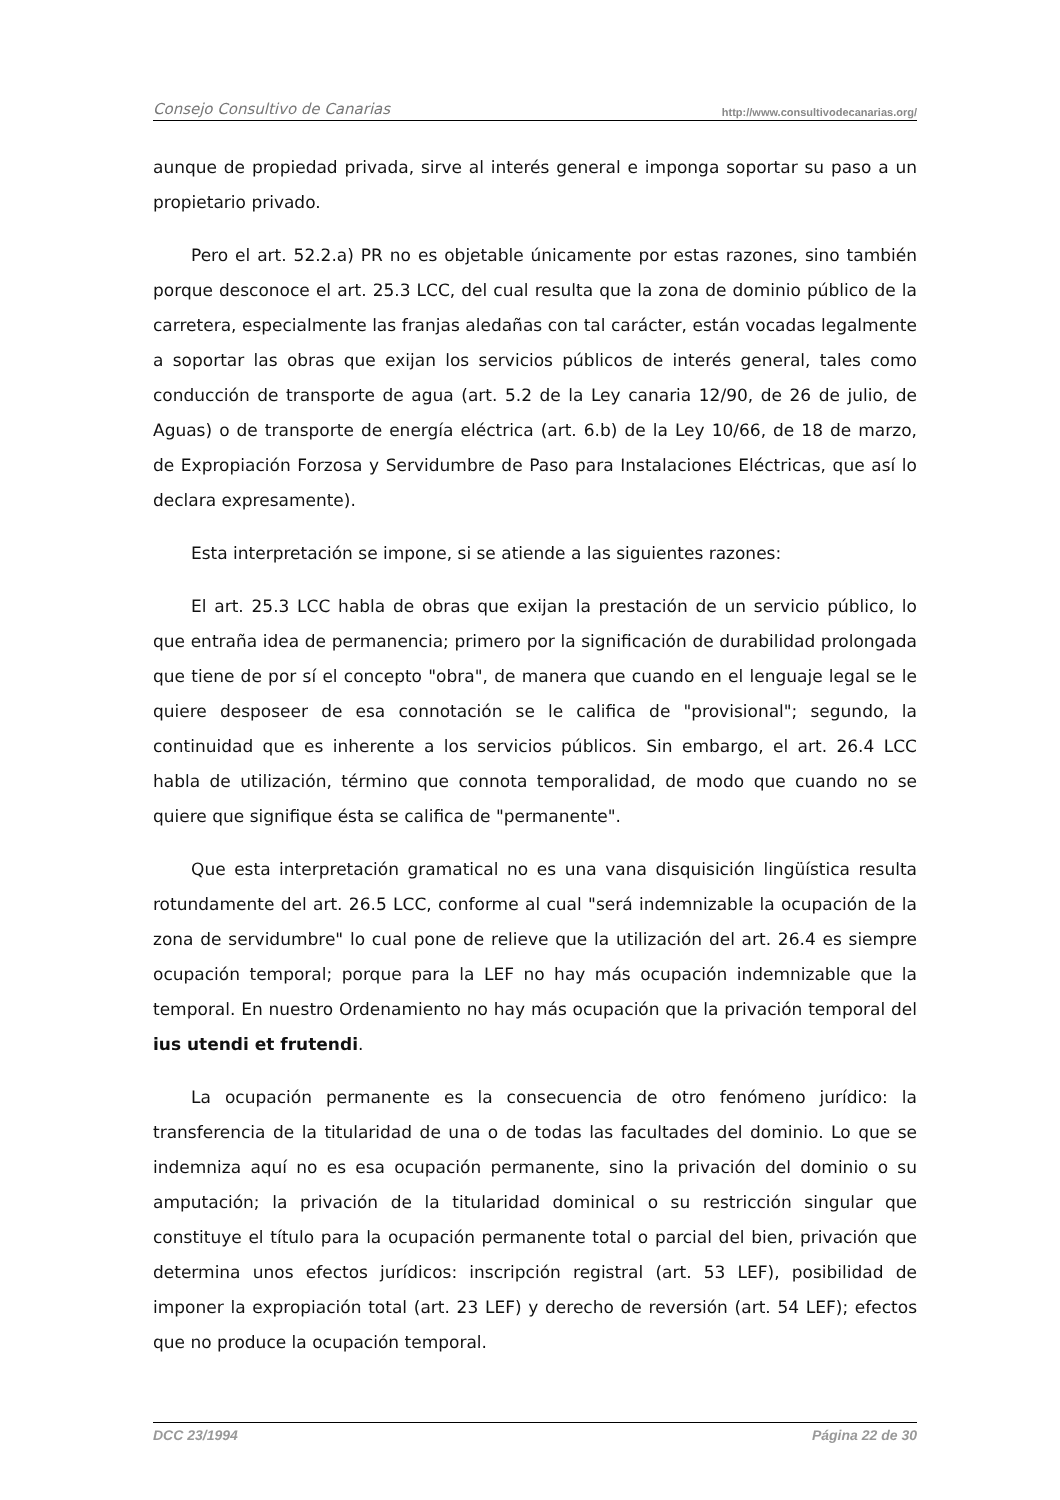Consejo Consultivo de Canarias http://www.consultivodecanarias.org/
aunque de propiedad privada, sirve al interés general e imponga soportar su paso a un propietario privado.
Pero el art. 52.2.a) PR no es objetable únicamente por estas razones, sino también porque desconoce el art. 25.3 LCC, del cual resulta que la zona de dominio público de la carretera, especialmente las franjas aledañas con tal carácter, están vocadas legalmente a soportar las obras que exijan los servicios públicos de interés general, tales como conducción de transporte de agua (art. 5.2 de la Ley canaria 12/90, de 26 de julio, de Aguas) o de transporte de energía eléctrica (art. 6.b) de la Ley 10/66, de 18 de marzo, de Expropiación Forzosa y Servidumbre de Paso para Instalaciones Eléctricas, que así lo declara expresamente).
Esta interpretación se impone, si se atiende a las siguientes razones:
El art. 25.3 LCC habla de obras que exijan la prestación de un servicio público, lo que entraña idea de permanencia; primero por la significación de durabilidad prolongada que tiene de por sí el concepto "obra", de manera que cuando en el lenguaje legal se le quiere desposeer de esa connotación se le califica de "provisional"; segundo, la continuidad que es inherente a los servicios públicos. Sin embargo, el art. 26.4 LCC habla de utilización, término que connota temporalidad, de modo que cuando no se quiere que signifique ésta se califica de "permanente".
Que esta interpretación gramatical no es una vana disquisición lingüística resulta rotundamente del art. 26.5 LCC, conforme al cual "será indemnizable la ocupación de la zona de servidumbre" lo cual pone de relieve que la utilización del art. 26.4 es siempre ocupación temporal; porque para la LEF no hay más ocupación indemnizable que la temporal. En nuestro Ordenamiento no hay más ocupación que la privación temporal del ius utendi et frutendi.
La ocupación permanente es la consecuencia de otro fenómeno jurídico: la transferencia de la titularidad de una o de todas las facultades del dominio. Lo que se indemniza aquí no es esa ocupación permanente, sino la privación del dominio o su amputación; la privación de la titularidad dominical o su restricción singular que constituye el título para la ocupación permanente total o parcial del bien, privación que determina unos efectos jurídicos: inscripción registral (art. 53 LEF), posibilidad de imponer la expropiación total (art. 23 LEF) y derecho de reversión (art. 54 LEF); efectos que no produce la ocupación temporal.
DCC 23/1994 Página 22 de 30